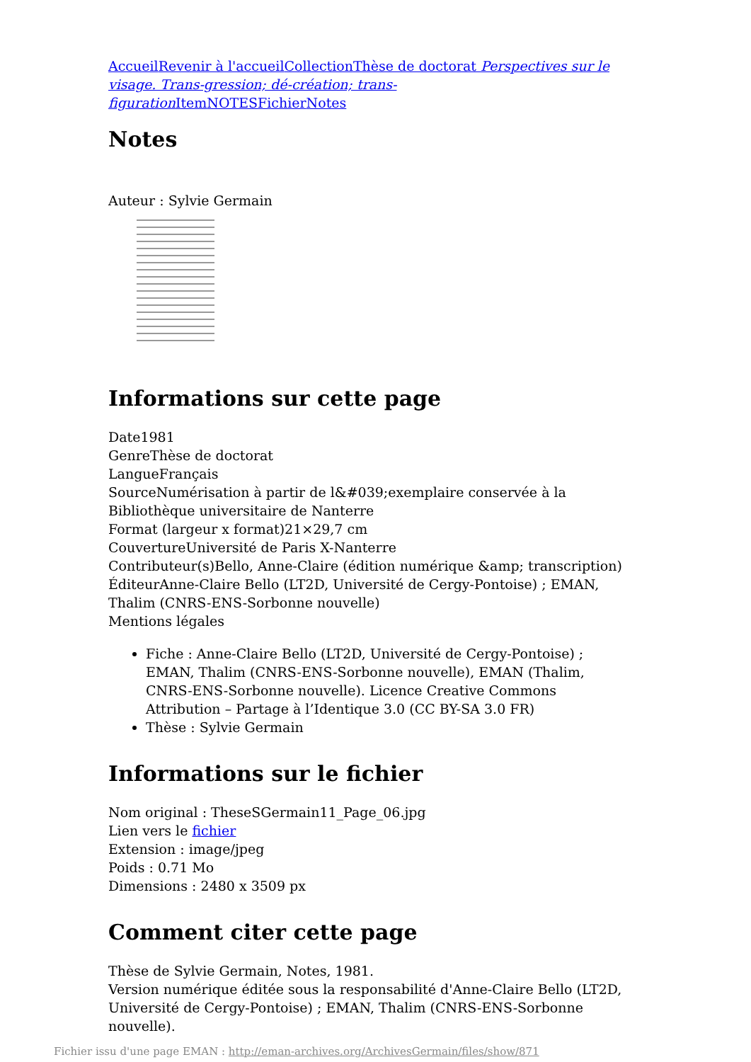Accueil Revenir à l'accueil Collection Thèse de doctorat Perspectives sur le visage. Trans-gression; dé-création; trans-figuration Item NOTES Fichier Notes
Notes
Auteur : Sylvie Germain
Informations sur cette page
Date1981
GenreThèse de doctorat
LangueFrançais
SourceNumérisation à partir de l&#039;exemplaire conservée à la Bibliothèque universitaire de Nanterre
Format (largeur x format)21×29,7 cm
CouvertureUniversité de Paris X-Nanterre
Contributeur(s)Bello, Anne-Claire (édition numérique &amp; transcription)
ÉditeurAnne-Claire Bello (LT2D, Université de Cergy-Pontoise) ; EMAN, Thalim (CNRS-ENS-Sorbonne nouvelle)
Mentions légales
Fiche : Anne-Claire Bello (LT2D, Université de Cergy-Pontoise) ; EMAN, Thalim (CNRS-ENS-Sorbonne nouvelle), EMAN (Thalim, CNRS-ENS-Sorbonne nouvelle). Licence Creative Commons Attribution – Partage à l’Identique 3.0 (CC BY-SA 3.0 FR)
Thèse : Sylvie Germain
Informations sur le fichier
Nom original : TheseSGermain11_Page_06.jpg
Lien vers le fichier
Extension : image/jpeg
Poids : 0.71 Mo
Dimensions : 2480 x 3509 px
Comment citer cette page
Thèse de Sylvie Germain, Notes, 1981.
Version numérique éditée sous la responsabilité d'Anne-Claire Bello (LT2D, Université de Cergy-Pontoise) ; EMAN, Thalim (CNRS-ENS-Sorbonne nouvelle).
Fichier issu d'une page EMAN : http://eman-archives.org/ArchivesGermain/files/show/871